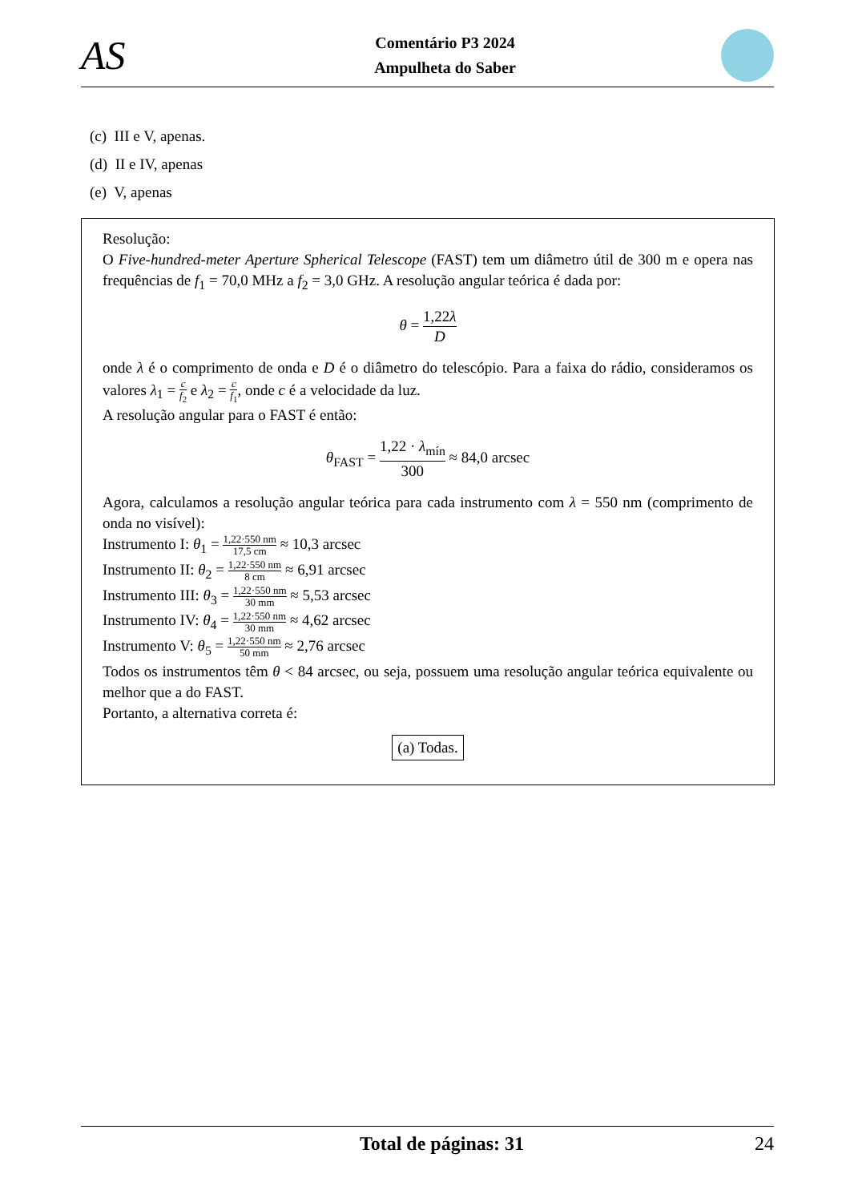AS
Comentário P3 2024
Ampulheta do Saber
(c) III e V, apenas.
(d) II e IV, apenas
(e) V, apenas
Resolução:
O Five-hundred-meter Aperture Spherical Telescope (FAST) tem um diâmetro útil de 300 m e opera nas frequências de f<sub>1</sub> = 70,0 MHz a f<sub>2</sub> = 3,0 GHz. A resolução angular teórica é dada por:
θ = 1,22λ D
onde λ é o comprimento de onda e D é o diâmetro do telescópio. Para a faixa do rádio, consideramos os valores λ<sub>1</sub> = c f<sub>2</sub> e λ<sub>2</sub> = c f<sub>1</sub>, onde c é a velocidade da luz.
A resolução angular para o FAST é então:
θ<sub>FAST</sub> = 1,22 · λ<sub>mín</sub> 300 ≈ 84,0 arcsec
Agora, calculamos a resolução angular teórica para cada instrumento com λ = 550 nm (comprimento de onda no visível):
Instrumento I: θ<sub>1</sub> = 1,22·550 nm 17,5 cm ≈ 10,3 arcsec
Instrumento II: θ<sub>2</sub> = 1,22·550 nm 8 cm ≈ 6,91 arcsec
Instrumento III: θ<sub>3</sub> = 1,22·550 nm 30 mm ≈ 5,53 arcsec
Instrumento IV: θ<sub>4</sub> = 1,22·550 nm 30 mm ≈ 4,62 arcsec
Instrumento V: θ<sub>5</sub> = 1,22·550 nm 50 mm ≈ 2,76 arcsec
Todos os instrumentos têm θ < 84 arcsec, ou seja, possuem uma resolução angular teórica equivalente ou melhor que a do FAST.
Portanto, a alternativa correta é:
(a) Todas.
Total de páginas: 31 24